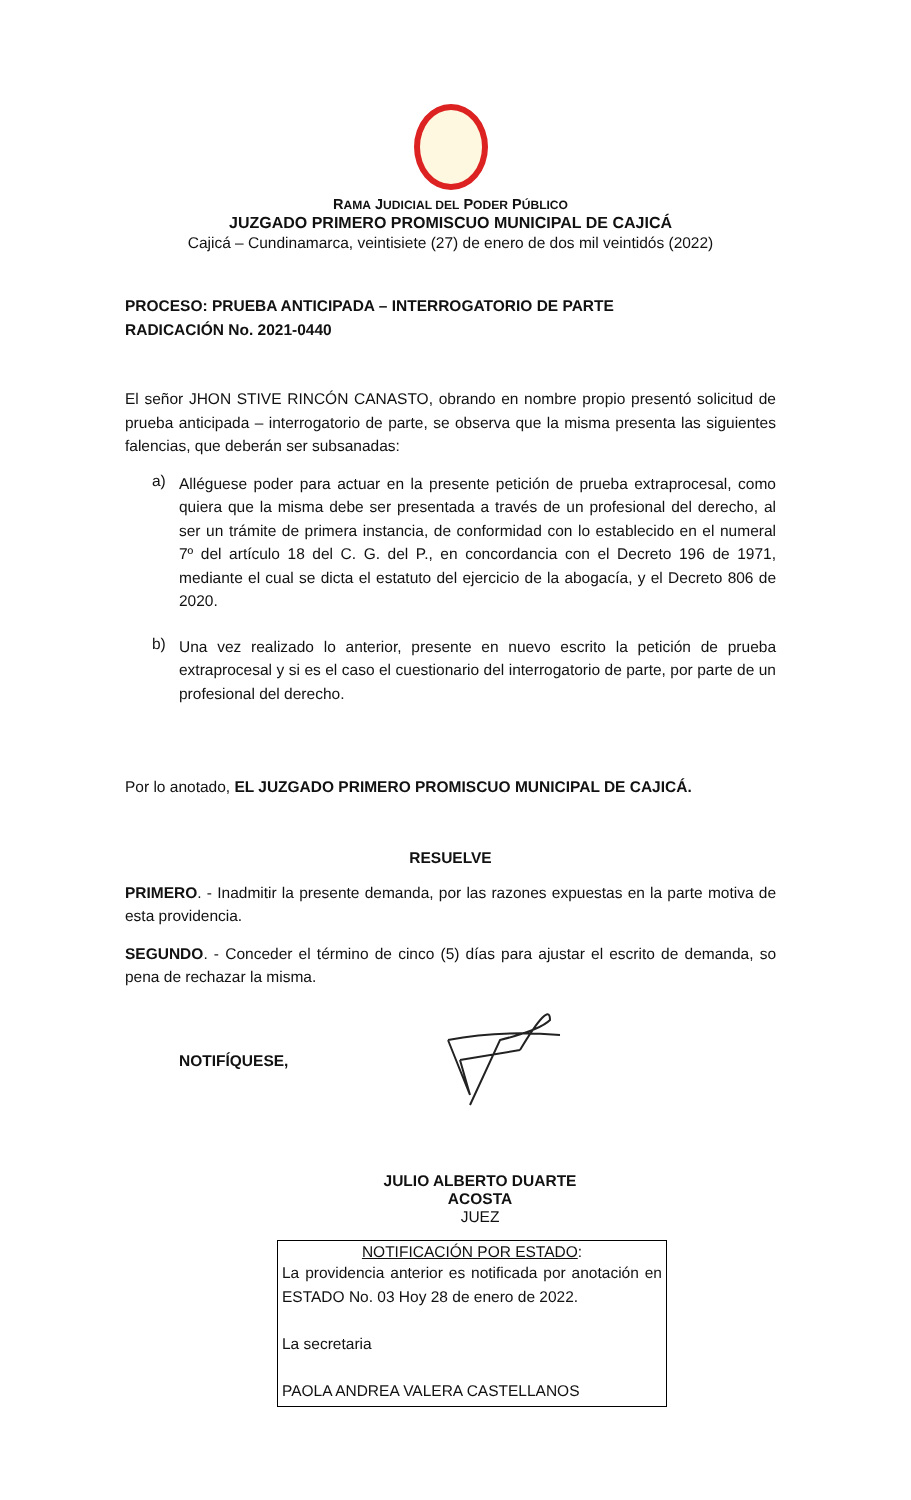RAMA JUDICIAL DEL PODER PÚBLICO
JUZGADO PRIMERO PROMISCUO MUNICIPAL DE CAJICÁ
Cajicá – Cundinamarca, veintisiete (27) de enero de dos mil veintidós (2022)
PROCESO: PRUEBA ANTICIPADA – INTERROGATORIO DE PARTE
RADICACIÓN No. 2021-0440
El señor JHON STIVE RINCÓN CANASTO, obrando en nombre propio presentó solicitud de prueba anticipada – interrogatorio de parte, se observa que la misma presenta las siguientes falencias, que deberán ser subsanadas:
a)
Alléguese poder para actuar en la presente petición de prueba extraprocesal, como quiera que la misma debe ser presentada a través de un profesional del derecho, al ser un trámite de primera instancia, de conformidad con lo establecido en el numeral 7º del artículo 18 del C. G. del P., en concordancia con el Decreto 196 de 1971, mediante el cual se dicta el estatuto del ejercicio de la abogacía, y el Decreto 806 de 2020.
b)
Una vez realizado lo anterior, presente en nuevo escrito la petición de prueba extraprocesal y si es el caso el cuestionario del interrogatorio de parte, por parte de un profesional del derecho.
Por lo anotado, EL JUZGADO PRIMERO PROMISCUO MUNICIPAL DE CAJICÁ.
RESUELVE
PRIMERO. - Inadmitir la presente demanda, por las razones expuestas en la parte motiva de esta providencia.
SEGUNDO. - Conceder el término de cinco (5) días para ajustar el escrito de demanda, so pena de rechazar la misma.
NOTIFÍQUESE,
JULIO ALBERTO DUARTE ACOSTA
JUEZ
NOTIFICACIÓN POR ESTADO:
La providencia anterior es notificada por anotación en ESTADO No. 03 Hoy 28 de enero de 2022.
La secretaria
PAOLA ANDREA VALERA CASTELLANOS